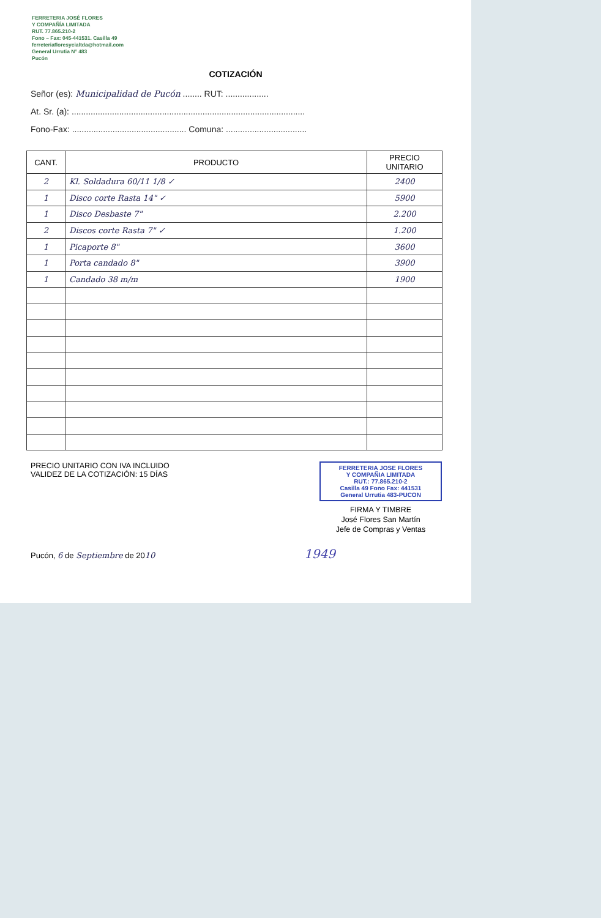FERRETERIA JOSÉ FLORES
Y COMPAÑÍA LIMITADA
RUT. 77.865.210-2
Fono – Fax: 045-441531. Casilla 49
ferreteriafloresycialtda@hotmail.com
General Urrutia N° 483
Pucón
COTIZACIÓN
Señor (es): Municipalidad de Pucón ........ RUT: ..................
At. Sr. (a): ..................................................................................................
Fono-Fax: ................................................ Comuna: ..................................
| CANT. | PRODUCTO | PRECIO UNITARIO |
| --- | --- | --- |
| 2 | Kl. Soldadura 60/11 1/8 ✓ | 2400 |
| 1 | Disco corte Rasta 14" ✓ | 5900 |
| 1 | Disco Desbaste 7" | 2.200 |
| 2 | Discos corte Rasta 7" ✓ | 1.200 |
| 1 | Picaporte 8" | 3600 |
| 1 | Porta candado 8" | 3900 |
| 1 | Candado 38 m/m | 1900 |
PRECIO UNITARIO CON IVA INCLUIDO
VALIDEZ DE LA COTIZACIÓN: 15 DÍAS
FERRETERIA JOSE FLORES
Y COMPAÑIA LIMITADA
RUT.: 77.865.210-2
Casilla 49 Fono Fax: 441531
General Urrutia 483-PUCON
FIRMA Y TIMBRE
José Flores San Martín
Jefe de Compras y Ventas
Pucón, 6 de Septiembre de 2010 1949